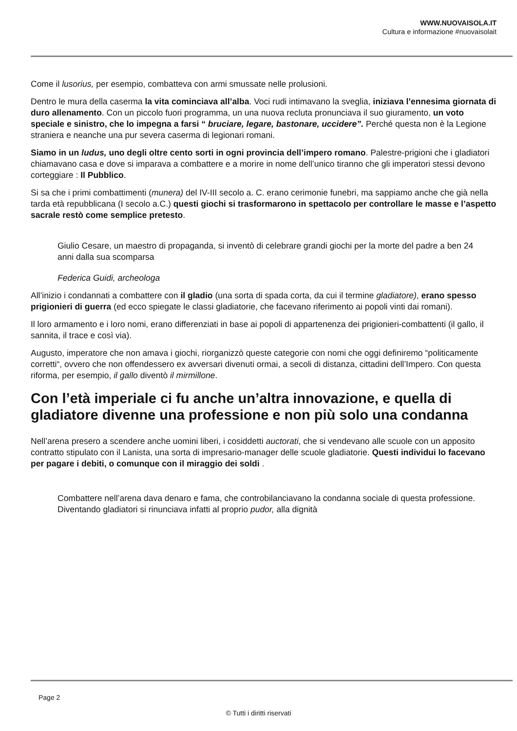WWW.NUOVAISOLA.IT
Cultura e informazione #nuovaisolait
Come il lusorius, per esempio, combatteva con armi smussate nelle prolusioni.
Dentro le mura della caserma la vita cominciava all’alba. Voci rudi intimavano la sveglia, iniziava l’ennesima giornata di duro allenamento. Con un piccolo fuori programma, un una nuova recluta pronunciava il suo giuramento, un voto speciale e sinistro, che lo impegna a farsi “ bruciare, legare, bastonare, uccidere”. Perché questa non è la Legione straniera e neanche una pur severa caserma di legionari romani.
Siamo in un ludus, uno degli oltre cento sorti in ogni provincia dell’impero romano. Palestre-prigioni che i gladiatori chiamavano casa e dove si imparava a combattere e a morire in nome dell’unico tiranno che gli imperatori stessi devono corteggiare : Il Pubblico.
Si sa che i primi combattimenti (munera) del IV-III secolo a. C. erano cerimonie funebri, ma sappiamo anche che già nella tarda età repubblicana (I secolo a.C.) questi giochi si trasformarono in spettacolo per controllare le masse e l’aspetto sacrale restò come semplice pretesto.
Giulio Cesare, un maestro di propaganda, si inventò di celebrare grandi giochi per la morte del padre a ben 24 anni dalla sua scomparsa
Federica Guidi, archeologa
All’inizio i condannati a combattere con il gladio (una sorta di spada corta, da cui il termine gladiatore), erano spesso prigionieri di guerra (ed ecco spiegate le classi gladiatorie, che facevano riferimento ai popoli vinti dai romani).
Il loro armamento e i loro nomi, erano differenziati in base ai popoli di appartenenza dei prigionieri-combattenti (il gallo, il sannita, il trace e così via).
Augusto, imperatore che non amava i giochi, riorganizzò queste categorie con nomi che oggi definiremo “politicamente corretti“, ovvero che non offendessero ex avversari divenuti ormai, a secoli di distanza, cittadini dell’Impero. Con questa riforma, per esempio, il gallo diventò il mirmillone.
Con l’età imperiale ci fu anche un’altra innovazione, e quella di gladiatore divenne una professione e non più solo una condanna
Nell’arena presero a scendere anche uomini liberi, i cosiddetti auctorati, che si vendevano alle scuole con un apposito contratto stipulato con il Lanista, una sorta di impresario-manager delle scuole gladiatorie. Questi individui lo facevano per pagare i debiti, o comunque con il miraggio dei soldi .
Combattere nell’arena dava denaro e fama, che controbilanciavano la condanna sociale di questa professione. Diventando gladiatori si rinunciava infatti al proprio pudor, alla dignità
Page 2
© Tutti i diritti riservati